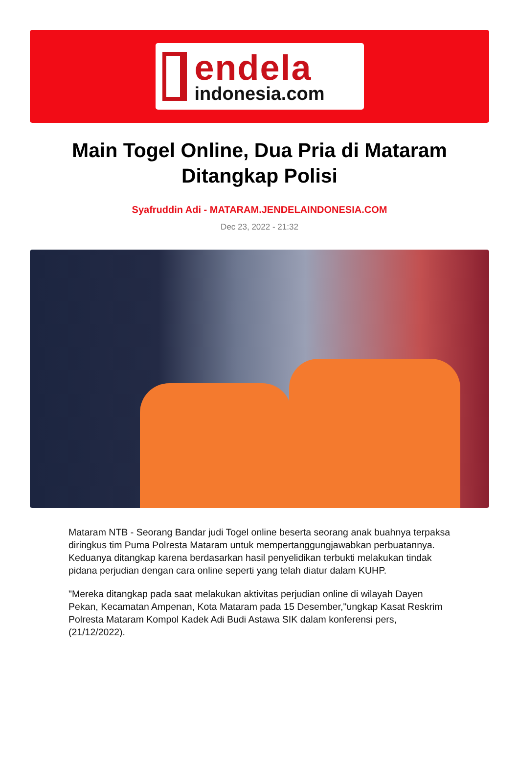endela
indonesia.com
Main Togel Online, Dua Pria di Mataram Ditangkap Polisi
Syafruddin Adi - MATARAM.JENDELAINDONESIA.COM
Dec 23, 2022 - 21:32
Mataram NTB - Seorang Bandar judi Togel online beserta seorang anak buahnya terpaksa diringkus tim Puma Polresta Mataram untuk mempertanggungjawabkan perbuatannya. Keduanya ditangkap karena berdasarkan hasil penyelidikan terbukti melakukan tindak pidana perjudian dengan cara online seperti yang telah diatur dalam KUHP.
"Mereka ditangkap pada saat melakukan aktivitas perjudian online di wilayah Dayen Pekan, Kecamatan Ampenan, Kota Mataram pada 15 Desember,"ungkap Kasat Reskrim Polresta Mataram Kompol Kadek Adi Budi Astawa SIK dalam konferensi pers, (21/12/2022).